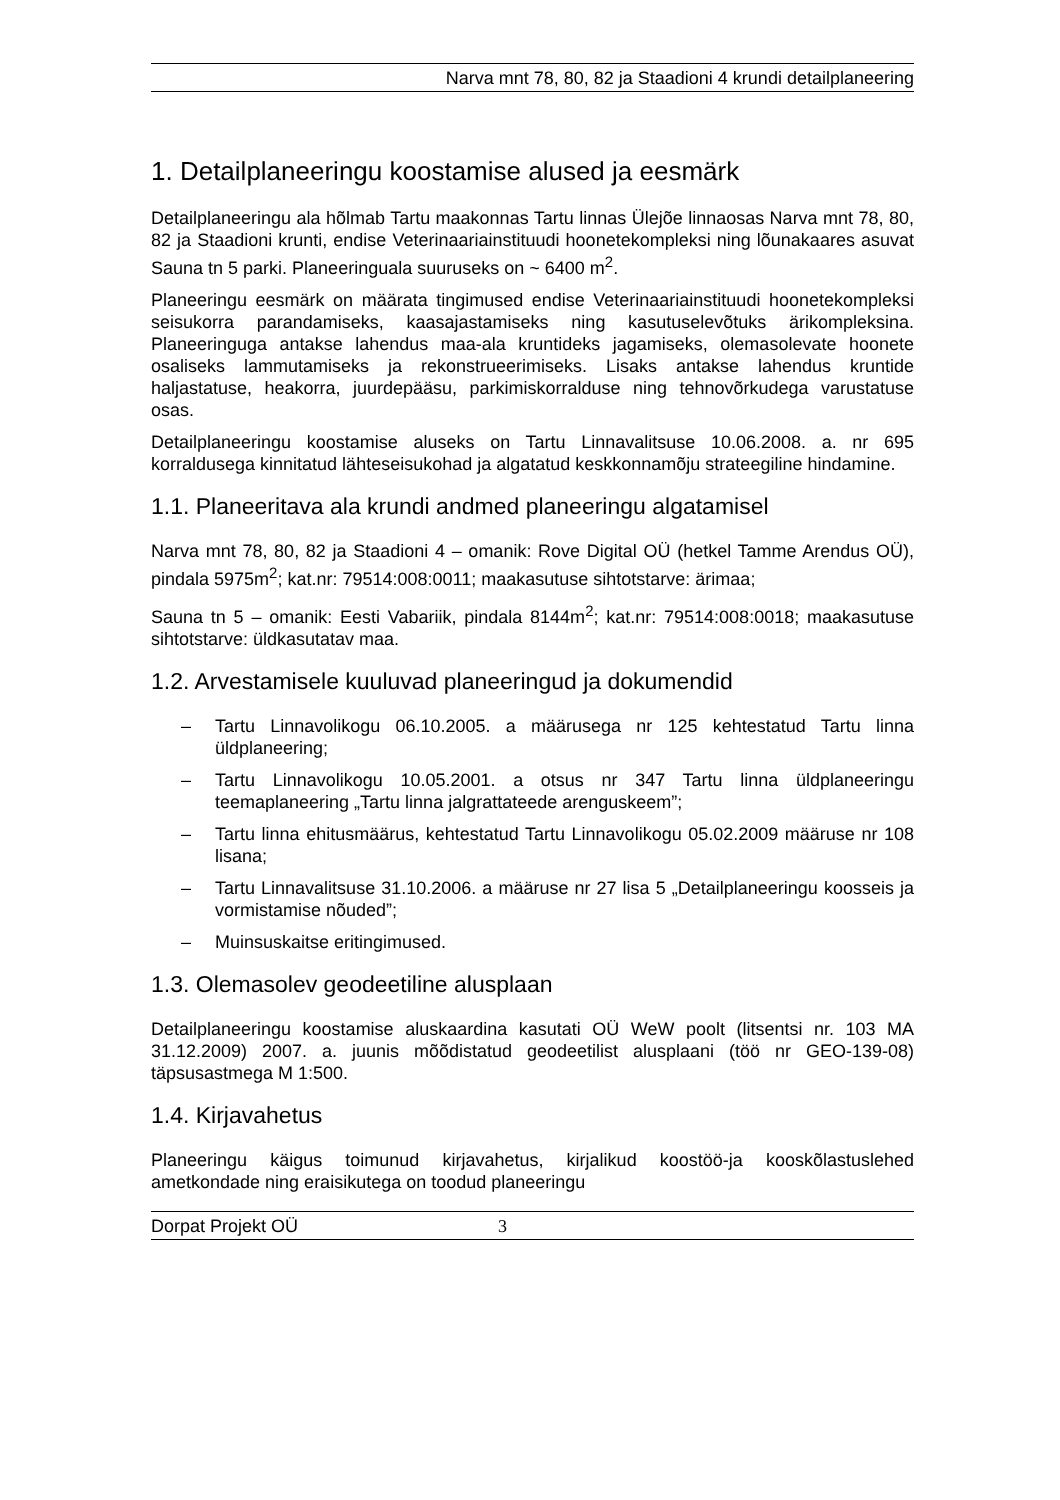Narva mnt 78, 80, 82 ja Staadioni 4 krundi detailplaneering
1. Detailplaneeringu koostamise alused ja eesmärk
Detailplaneeringu ala hõlmab Tartu maakonnas Tartu linnas Ülejõe linnaosas Narva mnt 78, 80, 82 ja Staadioni krunti, endise Veterinaariainstituudi hoonetekompleksi ning lõunakaares asuvat Sauna tn 5 parki. Planeeringuala suuruseks on ~ 6400 m<sup>2</sup>.
Planeeringu eesmärk on määrata tingimused endise Veterinaariainstituudi hoonetekompleksi seisukorra parandamiseks, kaasajastamiseks ning kasutuselevõtuks ärikompleksina. Planeeringuga antakse lahendus maa-ala kruntideks jagamiseks, olemasolevate hoonete osaliseks lammutamiseks ja rekonstrueerimiseks. Lisaks antakse lahendus kruntide haljastatuse, heakorra, juurdepääsu, parkimiskorralduse ning tehnovõrkudega varustatuse osas.
Detailplaneeringu koostamise aluseks on Tartu Linnavalitsuse 10.06.2008. a. nr 695 korraldusega kinnitatud lähteseisukohad ja algatatud keskkonnamõju strateegiline hindamine.
1.1. Planeeritava ala krundi andmed planeeringu algatamisel
Narva mnt 78, 80, 82 ja Staadioni 4 – omanik: Rove Digital OÜ (hetkel Tamme Arendus OÜ), pindala 5975m<sup>2</sup>; kat.nr: 79514:008:0011; maakasutuse sihtotstarve: ärimaa;
Sauna tn 5 – omanik: Eesti Vabariik, pindala 8144m<sup>2</sup>; kat.nr: 79514:008:0018; maakasutuse sihtotstarve: üldkasutatav maa.
1.2. Arvestamisele kuuluvad planeeringud ja dokumendid
– Tartu Linnavolikogu 06.10.2005. a määrusega nr 125 kehtestatud Tartu linna üldplaneering;
– Tartu Linnavolikogu 10.05.2001. a otsus nr 347 Tartu linna üldplaneeringu teemaplaneering „Tartu linna jalgrattateede arenguskeem”;
– Tartu linna ehitusmäärus, kehtestatud Tartu Linnavolikogu 05.02.2009 määruse nr 108 lisana;
– Tartu Linnavalitsuse 31.10.2006. a määruse nr 27 lisa 5 „Detailplaneeringu koosseis ja vormistamise nõuded”;
– Muinsuskaitse eritingimused.
1.3. Olemasolev geodeetiline alusplaan
Detailplaneeringu koostamise aluskaardina kasutati OÜ WeW poolt (litsentsi nr. 103 MA 31.12.2009) 2007. a. juunis mõõdistatud geodeetilist alusplaani (töö nr GEO-139-08) täpsusastmega M 1:500.
1.4. Kirjavahetus
Planeeringu käigus toimunud kirjavahetus, kirjalikud koostöö-ja kooskõlastuslehed ametkondade ning eraisikutega on toodud planeeringu
Dorpat Projekt OÜ 3